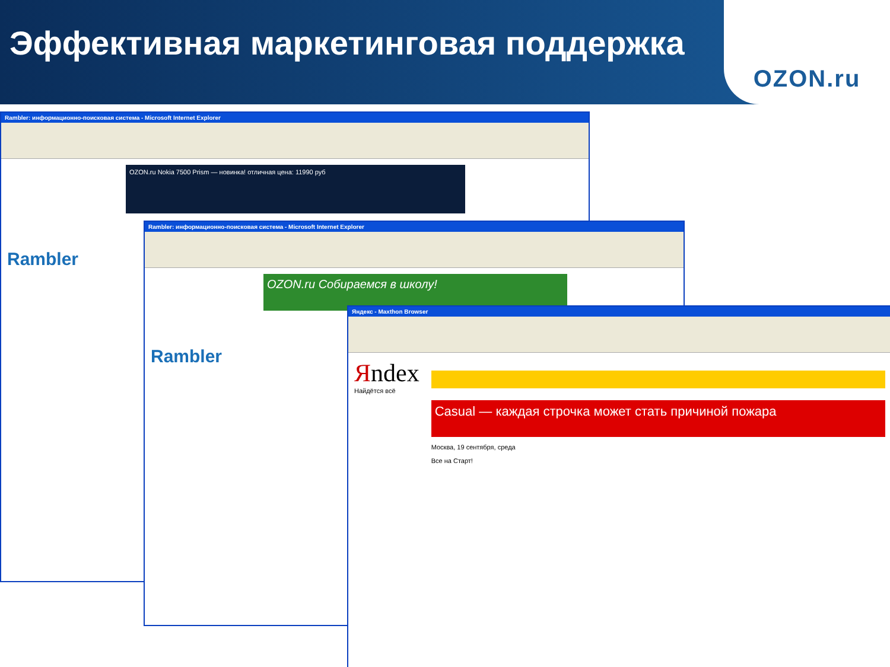Эффективная маркетинговая поддержка
OZON.ru
Rambler: информационно-поисковая система - Microsoft Internet Explorer
OZON.ru Nokia 7500 Prism — новинка! отличная цена: 11990 руб
Rambler
Rambler: информационно-поисковая система - Microsoft Internet Explorer
OZON.ru Собираемся в школу!
Rambler
Яндекс - Maxthon Browser
Яndex
Найдётся всё
Casual — каждая строчка может стать причиной пожара
Москва, 19 сентября, среда
Все на Старт!